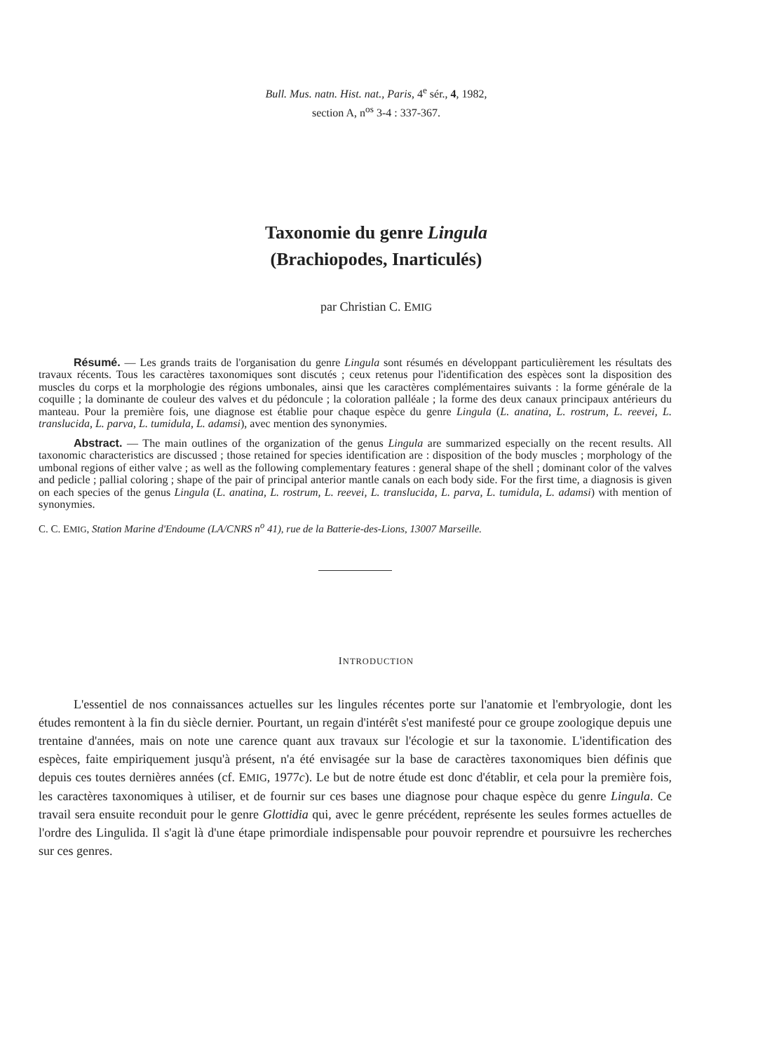Bull. Mus. natn. Hist. nat., Paris, 4<sup>e</sup> sér., 4, 1982,
section A, n<sup>os</sup> 3-4 : 337-367.
Taxonomie du genre Lingula
(Brachiopodes, Inarticulés)
par Christian C. EMIG
Résumé. — Les grands traits de l'organisation du genre Lingula sont résumés en développant particulièrement les résultats des travaux récents. Tous les caractères taxonomiques sont discutés ; ceux retenus pour l'identification des espèces sont la disposition des muscles du corps et la morphologie des régions umbonales, ainsi que les caractères complémentaires suivants : la forme générale de la coquille ; la dominante de couleur des valves et du pédoncule ; la coloration palléale ; la forme des deux canaux principaux antérieurs du manteau. Pour la première fois, une diagnose est établie pour chaque espèce du genre Lingula (L. anatina, L. rostrum, L. reevei, L. translucida, L. parva, L. tumidula, L. adamsi), avec mention des synonymies.
Abstract. — The main outlines of the organization of the genus Lingula are summarized especially on the recent results. All taxonomic characteristics are discussed ; those retained for species identification are : disposition of the body muscles ; morphology of the umbonal regions of either valve ; as well as the following complementary features : general shape of the shell ; dominant color of the valves and pedicle ; pallial coloring ; shape of the pair of principal anterior mantle canals on each body side. For the first time, a diagnosis is given on each species of the genus Lingula (L. anatina, L. rostrum, L. reevei, L. translucida, L. parva, L. tumidula, L. adamsi) with mention of synonymies.
C. C. EMIG, Station Marine d'Endoume (LA/CNRS n<sup>o</sup> 41), rue de la Batterie-des-Lions, 13007 Marseille.
INTRODUCTION
L'essentiel de nos connaissances actuelles sur les lingules récentes porte sur l'anatomie et l'embryologie, dont les études remontent à la fin du siècle dernier. Pourtant, un regain d'intérêt s'est manifesté pour ce groupe zoologique depuis une trentaine d'années, mais on note une carence quant aux travaux sur l'écologie et sur la taxonomie. L'identification des espèces, faite empiriquement jusqu'à présent, n'a été envisagée sur la base de caractères taxonomiques bien définis que depuis ces toutes dernières années (cf. EMIG, 1977c). Le but de notre étude est donc d'établir, et cela pour la première fois, les caractères taxonomiques à utiliser, et de fournir sur ces bases une diagnose pour chaque espèce du genre Lingula. Ce travail sera ensuite reconduit pour le genre Glottidia qui, avec le genre précédent, représente les seules formes actuelles de l'ordre des Lingulida. Il s'agit là d'une étape primordiale indispensable pour pouvoir reprendre et poursuivre les recherches sur ces genres.